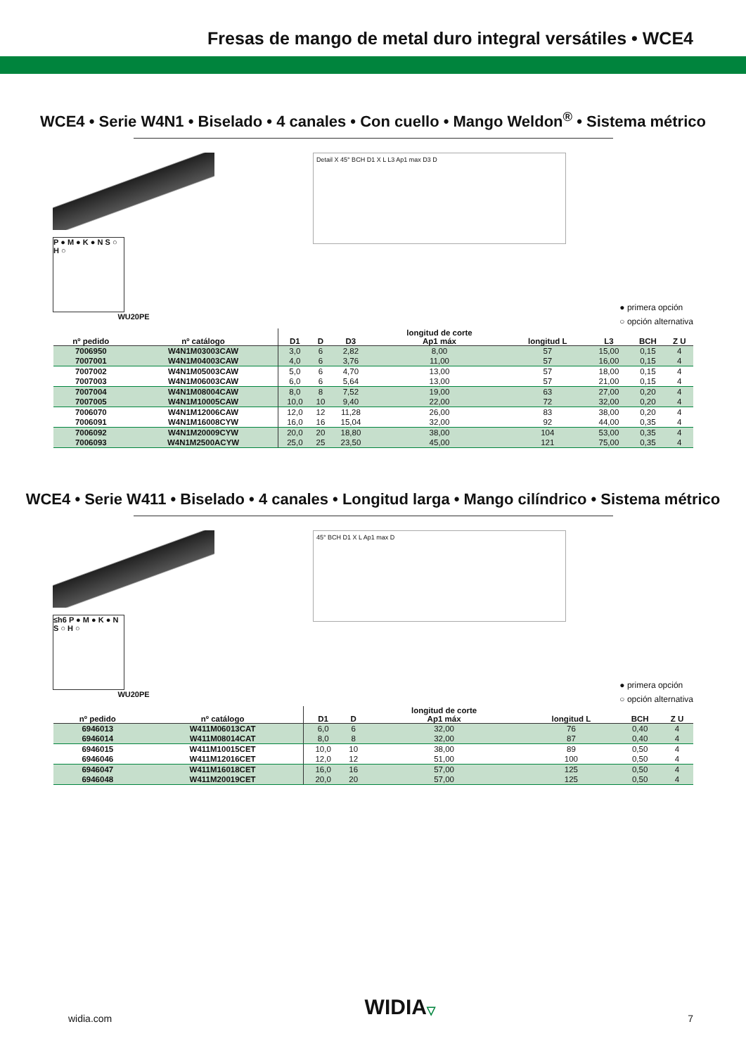Fresas de mango de metal duro integral versátiles • WCE4
WCE4 • Serie W4N1 • Biselado • 4 canales • Con cuello • Mango Weldon<sup>®</sup> • Sistema métrico
P ● M ● K ● N S ○ H ○
WU20PE
Detail X 45° BCH D1 X L L3 Ap1 max D3 D
● primera opción
○ opción alternativa
| nº pedido | nº catálogo | D1 | D | D3 | longitud de corte Ap1 máx | longitud L | L3 | BCH | Z U |
| --- | --- | --- | --- | --- | --- | --- | --- | --- | --- |
| 7006950 | W4N1M03003CAW | 3,0 | 6 | 2,82 | 8,00 | 57 | 15,00 | 0,15 | 4 |
| 7007001 | W4N1M04003CAW | 4,0 | 6 | 3,76 | 11,00 | 57 | 16,00 | 0,15 | 4 |
| 7007002 | W4N1M05003CAW | 5,0 | 6 | 4,70 | 13,00 | 57 | 18,00 | 0,15 | 4 |
| 7007003 | W4N1M06003CAW | 6,0 | 6 | 5,64 | 13,00 | 57 | 21,00 | 0,15 | 4 |
| 7007004 | W4N1M08004CAW | 8,0 | 8 | 7,52 | 19,00 | 63 | 27,00 | 0,20 | 4 |
| 7007005 | W4N1M10005CAW | 10,0 | 10 | 9,40 | 22,00 | 72 | 32,00 | 0,20 | 4 |
| 7006070 | W4N1M12006CAW | 12,0 | 12 | 11,28 | 26,00 | 83 | 38,00 | 0,20 | 4 |
| 7006091 | W4N1M16008CYW | 16,0 | 16 | 15,04 | 32,00 | 92 | 44,00 | 0,35 | 4 |
| 7006092 | W4N1M20009CYW | 20,0 | 20 | 18,80 | 38,00 | 104 | 53,00 | 0,35 | 4 |
| 7006093 | W4N1M2500ACYW | 25,0 | 25 | 23,50 | 45,00 | 121 | 75,00 | 0,35 | 4 |
WCE4 • Serie W411 • Biselado • 4 canales • Longitud larga • Mango cilíndrico • Sistema métrico
≤h6 P ● M ● K ● N S ○ H ○
WU20PE
45° BCH D1 X L Ap1 max D
● primera opción
○ opción alternativa
| nº pedido | nº catálogo | D1 | D | longitud de corte Ap1 máx | longitud L | BCH | Z U |
| --- | --- | --- | --- | --- | --- | --- | --- |
| 6946013 | W411M06013CAT | 6,0 | 6 | 32,00 | 76 | 0,40 | 4 |
| 6946014 | W411M08014CAT | 8,0 | 8 | 32,00 | 87 | 0,40 | 4 |
| 6946015 | W411M10015CET | 10,0 | 10 | 38,00 | 89 | 0,50 | 4 |
| 6946046 | W411M12016CET | 12,0 | 12 | 51,00 | 100 | 0,50 | 4 |
| 6946047 | W411M16018CET | 16,0 | 16 | 57,00 | 125 | 0,50 | 4 |
| 6946048 | W411M20019CET | 20,0 | 20 | 57,00 | 125 | 0,50 | 4 |
widia.com WIDIA▽ 7